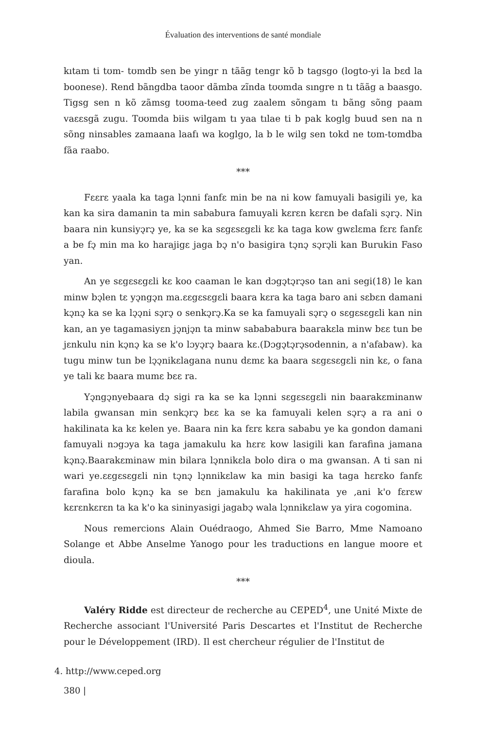Évaluation des interventions de santé mondiale
kıtam ti tʊm- tʊmdb sen be yingr n tããg tengr kõ b tagsgo (logto-yi la bɛd la boonese). Rend bãngdba taoor dãmba zĩnda tʊʊmda sıngre n tı tããg a baasgo. Tigsg sen n kõ zãmsg tʊʊma-teed zug zaalem sõngam tı bãng sõng paam vaɛɛsgã zugu. Tʊʊmda biis wilgam tı yaa tılae ti b pak koglg buud sen na n sõng ninsables zamaana laafı wa koglgo, la b le wilg sen tokd ne tʊm-tʊmdba fãa raabo.
***
Fɛɛrɛ yaala ka taga lɔ̨nni fanfɛ min be na ni kow famuyali basigili ye, ka kan ka sira damanin ta min sababura famuyali kɛrɛn kɛrɛn be dafali sɔ̨rɔ̨. Nin baara nin kunsiyɔ̨rɔ̨ ye, ka se ka sɛgɛsɛgɛli kɛ ka taga kow gwɛlɛma fɛrɛ fanfɛ a be fɔ̨ min ma ko harajigɛ jaga bɔ̨ n'o basigira tɔ̨nɔ̨ sɔ̨rɔ̨li kan Burukin Faso yan.
An ye sɛgɛsɛgɛli kɛ koo caaman le kan dɔgɔ̨tɔ̨rɔ̨so tan ani segi(18) le kan minw bɔ̨len tɛ yɔ̨ngɔ̨n ma.ɛɛgɛsɛgɛli baara kɛra ka taga baro ani sɛbɛn damani kɔ̨nɔ̨ ka se ka lɔ̨ɔ̨ni sɔ̨rɔ̨ o senkɔ̨rɔ̨.Ka se ka famuyali sɔ̨rɔ̨ o sɛgɛsɛgɛli kan nin kan, an ye tagamasiyɛn jɔ̨njɔ̨n ta minw sabababura baarakɛla minw bɛɛ tun be jɛnkulu nin kɔ̨nɔ̨ ka se k'o lɔyɔ̨rɔ̨ baara kɛ.(Dɔgɔ̨tɔ̨rɔ̨sodennin, a n'afabaw). ka tugu minw tun be lɔ̨ɔ̨nikɛlagana nunu dɛmɛ ka baara sɛgɛsɛgɛli nin kɛ, o fana ye tali kɛ baara mumɛ bɛɛ ra.
Yɔ̨ngɔ̨nyebaara dɔ̨ sigi ra ka se ka lɔ̨nni sɛgɛsɛgɛli nin baarakɛminanw labila gwansan min senkɔ̨rɔ̨ bɛɛ ka se ka famuyali kelen sɔ̨rɔ̨ a ra ani o hakilinata ka kɛ kelen ye. Baara nin ka fɛrɛ kɛra sababu ye ka gondon damani famuyali nɔgɔya ka taga jamakulu ka hɛrɛ kow lasigili kan farafina jamana kɔ̨nɔ̨.Baarakɛminaw min bilara lɔ̨nnikɛla bolo dira o ma gwansan. A ti san ni wari ye.ɛɛgɛsɛgɛli nin tɔ̨nɔ̨ lɔ̨nnikɛlaw ka min basigi ka taga hɛrɛko fanfɛ farafina bolo kɔ̨nɔ̨ ka se bɛn jamakulu ka hakilinata ye ,ani k'o fɛrɛw kɛrɛnkɛrɛn ta ka k'o ka sininyasigi jagabɔ̨ wala lɔ̨nnikɛlaw ya yira cogomina.
Nous remercions Alain Ouédraogo, Ahmed Sie Barro, Mme Namoano Solange et Abbe Anselme Yanogo pour les traductions en langue moore et dioula.
***
Valéry Ridde est directeur de recherche au CEPED<sup>4</sup>, une Unité Mixte de Recherche associant l'Université Paris Descartes et l'Institut de Recherche pour le Développement (IRD). Il est chercheur régulier de l'Institut de
4. http://www.ceped.org
380 |